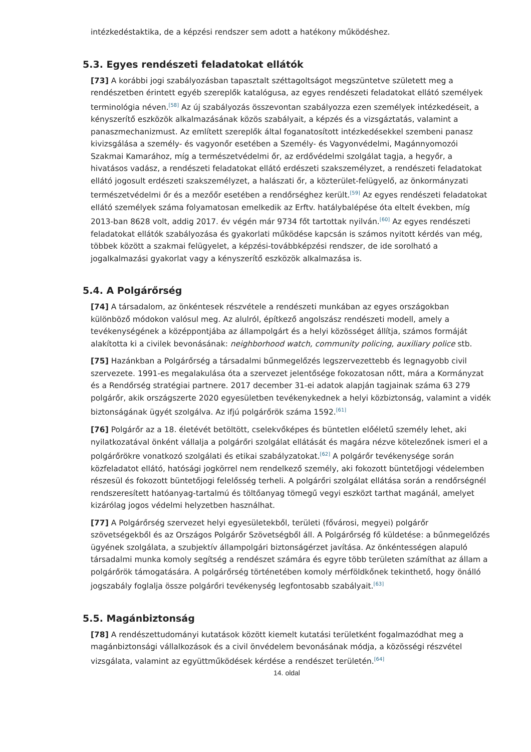intézkedéstaktika, de a képzési rendszer sem adott a hatékony működéshez.
5.3. Egyes rendészeti feladatokat ellátók
[73] A korábbi jogi szabályozásban tapasztalt széttagoltságot megszüntetve született meg a rendészetben érintett egyéb szereplők katalógusa, az egyes rendészeti feladatokat ellátó személyek terminológia néven.<sup>[58]</sup> Az új szabályozás összevontan szabályozza ezen személyek intézkedéseit, a kényszerítő eszközök alkalmazásának közös szabályait, a képzés és a vizsgáztatás, valamint a panaszmechanizmust. Az említett szereplők által foganatosított intézkedésekkel szembeni panasz kivizsgálása a személy- és vagyonőr esetében a Személy- és Vagyonvédelmi, Magánnyomozói Szakmai Kamarához, míg a természetvédelmi őr, az erdővédelmi szolgálat tagja, a hegyőr, a hivatásos vadász, a rendészeti feladatokat ellátó erdészeti szakszemélyzet, a rendészeti feladatokat ellátó jogosult erdészeti szakszemélyzet, a halászati őr, a közterület-felügyelő, az önkormányzati természetvédelmi őr és a mezőőr esetében a rendőrséghez került.<sup>[59]</sup> Az egyes rendészeti feladatokat ellátó személyek száma folyamatosan emelkedik az Erftv. hatálybalépése óta eltelt években, míg 2013-ban 8628 volt, addig 2017. év végén már 9734 főt tartottak nyilván.<sup>[60]</sup> Az egyes rendészeti feladatokat ellátók szabályozása és gyakorlati működése kapcsán is számos nyitott kérdés van még, többek között a szakmai felügyelet, a képzési-továbbképzési rendszer, de ide sorolható a jogalkalmazási gyakorlat vagy a kényszerítő eszközök alkalmazása is.
5.4. A Polgárőrség
[74] A társadalom, az önkéntesek részvétele a rendészeti munkában az egyes országokban különböző módokon valósul meg. Az alulról, építkező angolszász rendészeti modell, amely a tevékenységének a középpontjába az állampolgárt és a helyi közösséget állítja, számos formáját alakította ki a civilek bevonásának: neighborhood watch, community policing, auxiliary police stb.
[75] Hazánkban a Polgárőrség a társadalmi bűnmegelőzés legszervezettebb és legnagyobb civil szervezete. 1991-es megalakulása óta a szervezet jelentősége fokozatosan nőtt, mára a Kormányzat és a Rendőrség stratégiai partnere. 2017 december 31-ei adatok alapján tagjainak száma 63 279 polgárőr, akik országszerte 2020 egyesületben tevékenykednek a helyi közbiztonság, valamint a vidék biztonságának ügyét szolgálva. Az ifjú polgárőrök száma 1592.<sup>[61]</sup>
[76] Polgárőr az a 18. életévét betöltött, cselekvőképes és büntetlen előéletű személy lehet, aki nyilatkozatával önként vállalja a polgárőri szolgálat ellátását és magára nézve kötelezőnek ismeri el a polgárőrökre vonatkozó szolgálati és etikai szabályzatokat.<sup>[62]</sup> A polgárőr tevékenysége során közfeladatot ellátó, hatósági jogkörrel nem rendelkező személy, aki fokozott büntetőjogi védelemben részesül és fokozott büntetőjogi felelősség terheli. A polgárőri szolgálat ellátása során a rendőrségnél rendszeresített hatóanyag-tartalmú és töltőanyag tömegű vegyi eszközt tarthat magánál, amelyet kizárólag jogos védelmi helyzetben használhat.
[77] A Polgárőrség szervezet helyi egyesületekből, területi (fővárosi, megyei) polgárőr szövetségekből és az Országos Polgárőr Szövetségből áll. A Polgárőrség fő küldetése: a bűnmegelőzés ügyének szolgálata, a szubjektív állampolgári biztonságérzet javítása. Az önkéntességen alapuló társadalmi munka komoly segítség a rendészet számára és egyre több területen számíthat az állam a polgárőrök támogatására. A polgárőrség történetében komoly mérföldkőnek tekinthető, hogy önálló jogszabály foglalja össze polgárőri tevékenység legfontosabb szabályait.<sup>[63]</sup>
5.5. Magánbiztonság
[78] A rendészettudományi kutatások között kiemelt kutatási területként fogalmazódhat meg a magánbiztonsági vállalkozások és a civil önvédelem bevonásának módja, a közösségi részvétel vizsgálata, valamint az együttműködések kérdése a rendészet területén.<sup>[64]</sup>
14. oldal